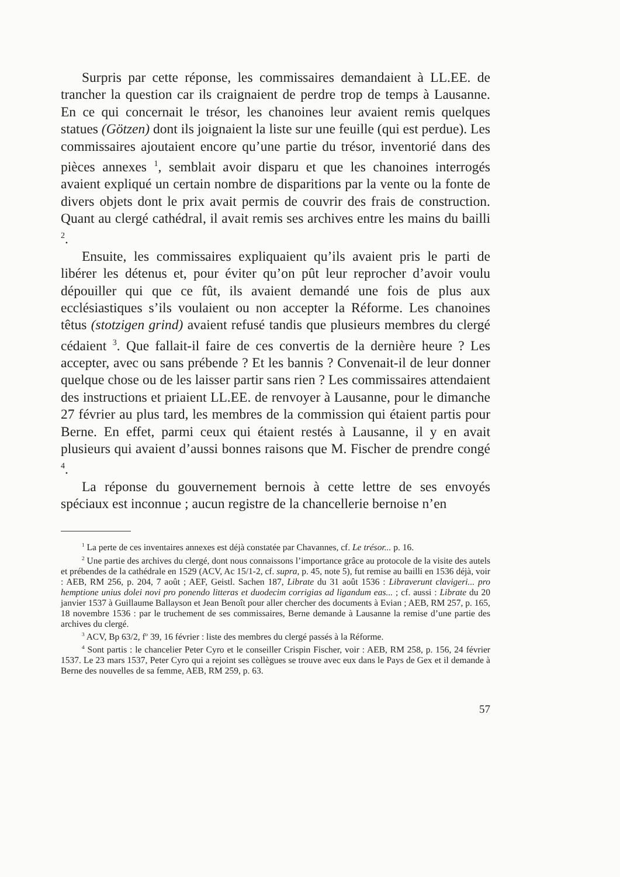Surpris par cette réponse, les commissaires demandaient à LL.EE. de trancher la question car ils craignaient de perdre trop de temps à Lausanne. En ce qui concernait le trésor, les chanoines leur avaient remis quelques statues (Götzen) dont ils joignaient la liste sur une feuille (qui est perdue). Les commissaires ajoutaient encore qu’une partie du trésor, inventorié dans des pièces annexes <sup>1</sup>, semblait avoir disparu et que les chanoines interrogés avaient expliqué un certain nombre de disparitions par la vente ou la fonte de divers objets dont le prix avait permis de couvrir des frais de construction. Quant au clergé cathédral, il avait remis ses archives entre les mains du bailli <sup>2</sup>.
Ensuite, les commissaires expliquaient qu’ils avaient pris le parti de libérer les détenus et, pour éviter qu’on pût leur reprocher d’avoir voulu dépouiller qui que ce fût, ils avaient demandé une fois de plus aux ecclésiastiques s’ils voulaient ou non accepter la Réforme. Les chanoines têtus (stotzigen grind) avaient refusé tandis que plusieurs membres du clergé cédaient <sup>3</sup>. Que fallait-il faire de ces convertis de la dernière heure ? Les accepter, avec ou sans prébende ? Et les bannis ? Convenait-il de leur donner quelque chose ou de les laisser partir sans rien ? Les commissaires attendaient des instructions et priaient LL.EE. de renvoyer à Lausanne, pour le dimanche 27 février au plus tard, les membres de la commission qui étaient partis pour Berne. En effet, parmi ceux qui étaient restés à Lausanne, il y en avait plusieurs qui avaient d’aussi bonnes raisons que M. Fischer de prendre congé <sup>4</sup>.
La réponse du gouvernement bernois à cette lettre de ses envoyés spéciaux est inconnue ; aucun registre de la chancellerie bernoise n’en
<sup>1</sup> La perte de ces inventaires annexes est déjà constatée par Chavannes, cf. Le trésor... p. 16.
<sup>2</sup> Une partie des archives du clergé, dont nous connaissons l’importance grâce au protocole de la visite des autels et prébendes de la cathédrale en 1529 (ACV, Ac 15/1-2, cf. supra, p. 45, note 5), fut remise au bailli en 1536 déjà, voir : AEB, RM 256, p. 204, 7 août ; AEF, Geistl. Sachen 187, Librate du 31 août 1536 : Libraverunt clavigeri... pro hemptione unius dolei novi pro ponendo litteras et duodecim corrigias ad ligandum eas... ; cf. aussi : Librate du 20 janvier 1537 à Guillaume Ballayson et Jean Benoît pour aller chercher des documents à Evian ; AEB, RM 257, p. 165, 18 novembre 1536 : par le truchement de ses commissaires, Berne demande à Lausanne la remise d’une partie des archives du clergé.
<sup>3</sup> ACV, Bp 63/2, f<sup>o</sup> 39, 16 février : liste des membres du clergé passés à la Réforme.
<sup>4</sup> Sont partis : le chancelier Peter Cyro et le conseiller Crispin Fischer, voir : AEB, RM 258, p. 156, 24 février 1537. Le 23 mars 1537, Peter Cyro qui a rejoint ses collègues se trouve avec eux dans le Pays de Gex et il demande à Berne des nouvelles de sa femme, AEB, RM 259, p. 63.
57